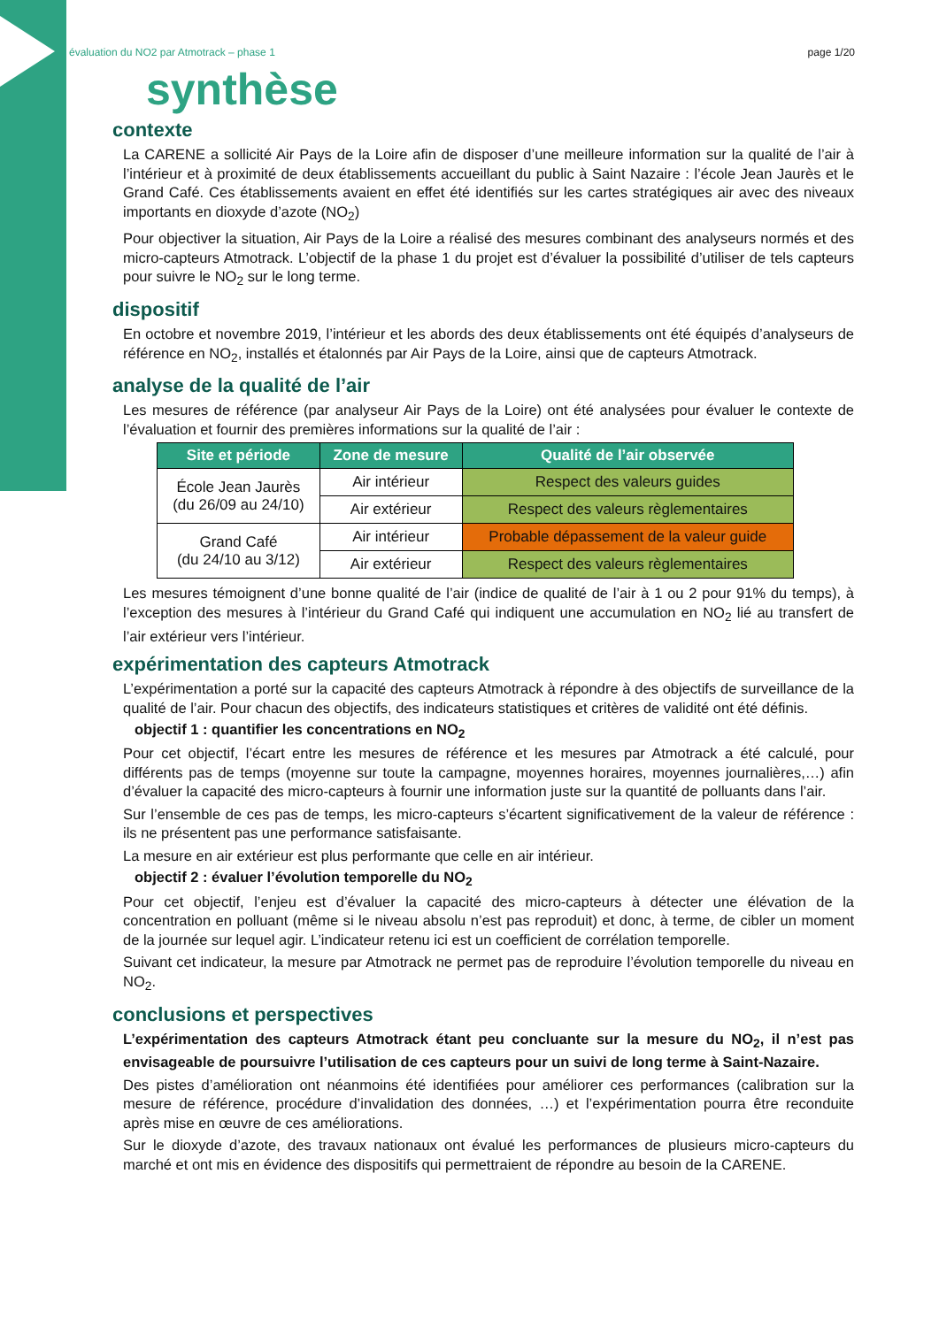évaluation du NO2 par Atmotrack – phase 1 page 1/20
synthèse
contexte
La CARENE a sollicité Air Pays de la Loire afin de disposer d’une meilleure information sur la qualité de l’air à l’intérieur et à proximité de deux établissements accueillant du public à Saint Nazaire : l’école Jean Jaurès et le Grand Café. Ces établissements avaient en effet été identifiés sur les cartes stratégiques air avec des niveaux importants en dioxyde d’azote (NO<sub>2</sub>)
Pour objectiver la situation, Air Pays de la Loire a réalisé des mesures combinant des analyseurs normés et des micro-capteurs Atmotrack. L’objectif de la phase 1 du projet est d’évaluer la possibilité d’utiliser de tels capteurs pour suivre le NO<sub>2</sub> sur le long terme.
dispositif
En octobre et novembre 2019, l’intérieur et les abords des deux établissements ont été équipés d’analyseurs de référence en NO<sub>2</sub>, installés et étalonnés par Air Pays de la Loire, ainsi que de capteurs Atmotrack.
analyse de la qualité de l’air
Les mesures de référence (par analyseur Air Pays de la Loire) ont été analysées pour évaluer le contexte de l’évaluation et fournir des premières informations sur la qualité de l’air :
| Site et période | Zone de mesure | Qualité de l’air observée |
| --- | --- | --- |
| École Jean Jaurès (du 26/09 au 24/10) | Air intérieur | Respect des valeurs guides |
| | Air extérieur | Respect des valeurs règlementaires |
| Grand Café (du 24/10 au 3/12) | Air intérieur | Probable dépassement de la valeur guide |
| | Air extérieur | Respect des valeurs règlementaires |
Les mesures témoignent d’une bonne qualité de l’air (indice de qualité de l’air à 1 ou 2 pour 91% du temps), à l’exception des mesures à l’intérieur du Grand Café qui indiquent une accumulation en NO<sub>2</sub> lié au transfert de l’air extérieur vers l’intérieur.
expérimentation des capteurs Atmotrack
L’expérimentation a porté sur la capacité des capteurs Atmotrack à répondre à des objectifs de surveillance de la qualité de l’air. Pour chacun des objectifs, des indicateurs statistiques et critères de validité ont été définis.
objectif 1 : quantifier les concentrations en NO<sub>2</sub>
Pour cet objectif, l’écart entre les mesures de référence et les mesures par Atmotrack a été calculé, pour différents pas de temps (moyenne sur toute la campagne, moyennes horaires, moyennes journalières,…) afin d’évaluer la capacité des micro-capteurs à fournir une information juste sur la quantité de polluants dans l’air.
Sur l’ensemble de ces pas de temps, les micro-capteurs s’écartent significativement de la valeur de référence : ils ne présentent pas une performance satisfaisante.
La mesure en air extérieur est plus performante que celle en air intérieur.
objectif 2 : évaluer l’évolution temporelle du NO<sub>2</sub>
Pour cet objectif, l’enjeu est d’évaluer la capacité des micro-capteurs à détecter une élévation de la concentration en polluant (même si le niveau absolu n’est pas reproduit) et donc, à terme, de cibler un moment de la journée sur lequel agir. L’indicateur retenu ici est un coefficient de corrélation temporelle.
Suivant cet indicateur, la mesure par Atmotrack ne permet pas de reproduire l’évolution temporelle du niveau en NO<sub>2</sub>.
conclusions et perspectives
L’expérimentation des capteurs Atmotrack étant peu concluante sur la mesure du NO<sub>2</sub>, il n’est pas envisageable de poursuivre l’utilisation de ces capteurs pour un suivi de long terme à Saint-Nazaire.
Des pistes d’amélioration ont néanmoins été identifiées pour améliorer ces performances (calibration sur la mesure de référence, procédure d’invalidation des données, …) et l’expérimentation pourra être reconduite après mise en œuvre de ces améliorations.
Sur le dioxyde d’azote, des travaux nationaux ont évalué les performances de plusieurs micro-capteurs du marché et ont mis en évidence des dispositifs qui permettraient de répondre au besoin de la CARENE.